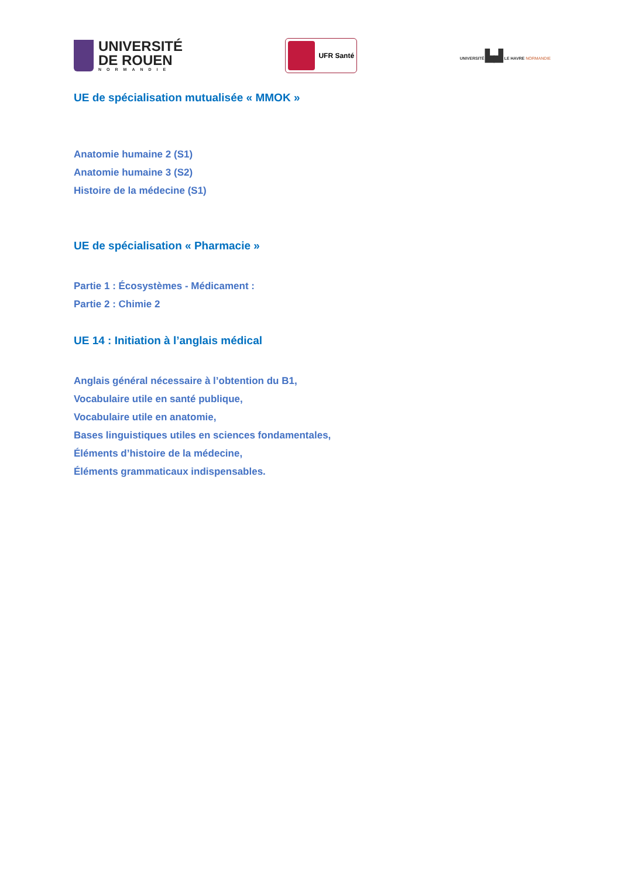UNIVERSITÉ
DE ROUEN
NORMANDIE
UFR Santé
UNIVERSITÉ ▙▟ LE HAVRE NORMANDIE
UE de spécialisation mutualisée « MMOK »
Anatomie humaine 2 (S1)
Anatomie humaine 3 (S2)
Histoire de la médecine (S1)
UE de spécialisation « Pharmacie »
Partie 1 : Écosystèmes - Médicament :
Partie 2 : Chimie 2
UE 14 : Initiation à l’anglais médical
Anglais général nécessaire à l’obtention du B1,
Vocabulaire utile en santé publique,
Vocabulaire utile en anatomie,
Bases linguistiques utiles en sciences fondamentales,
Éléments d’histoire de la médecine,
Éléments grammaticaux indispensables.